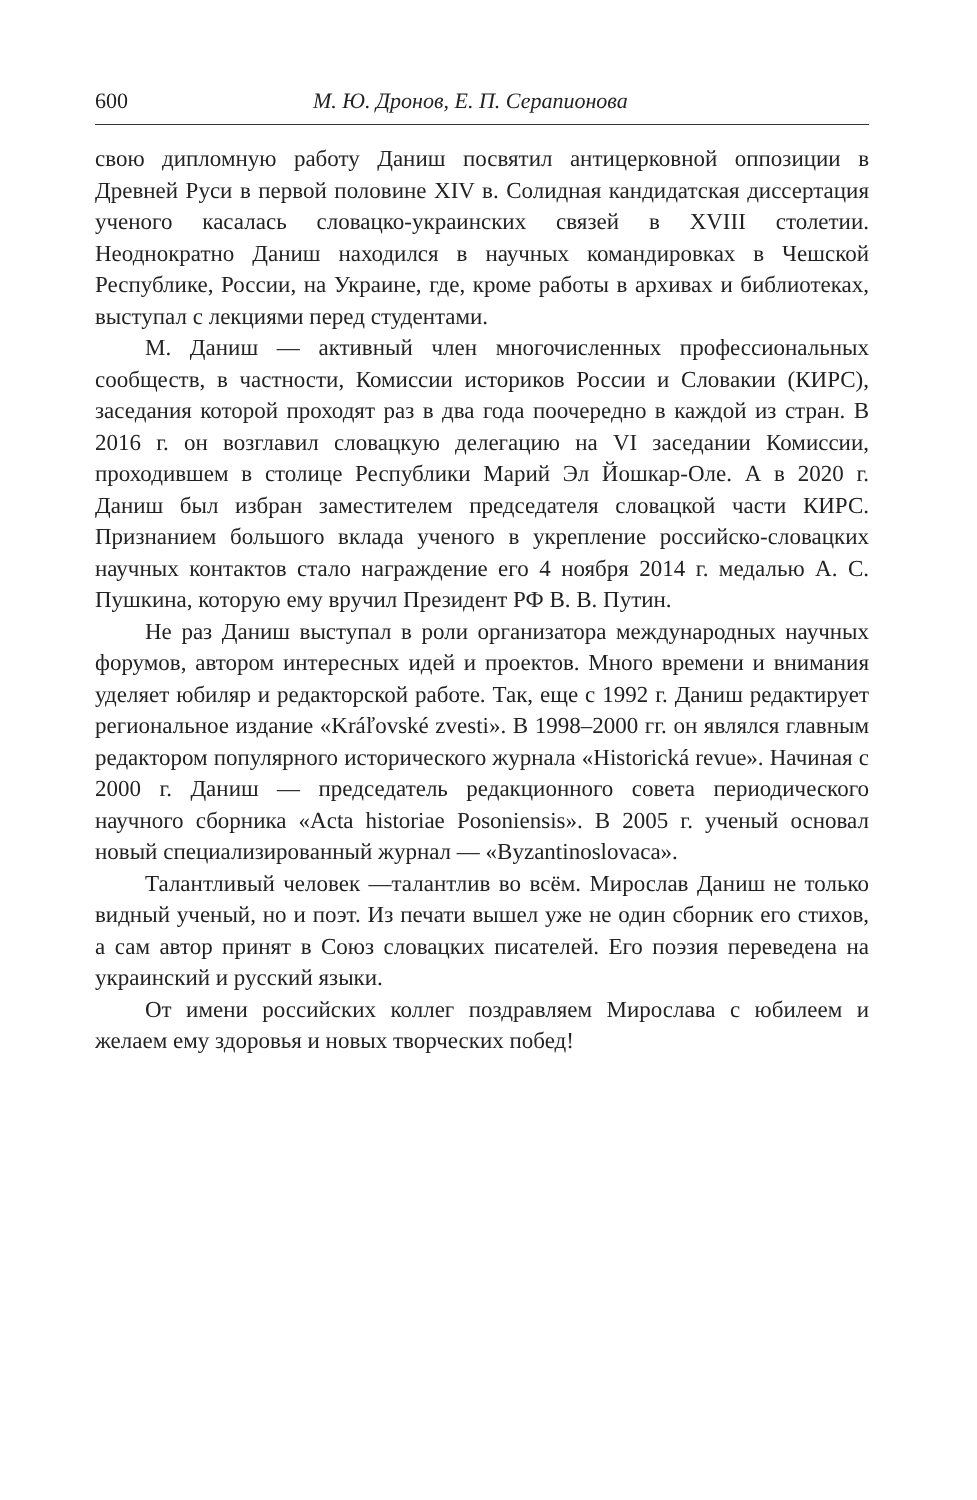600 М. Ю. Дронов, Е. П. Серапионова
свою дипломную работу Даниш посвятил антицерковной оппозиции в Древней Руси в первой половине XIV в. Солидная кандидатская диссертация ученого касалась словацко-украинских связей в XVIII столетии. Неоднократно Даниш находился в научных командировках в Чешской Республике, России, на Украине, где, кроме работы в архивах и библиотеках, выступал с лекциями перед студентами.
М. Даниш — активный член многочисленных профессиональных сообществ, в частности, Комиссии историков России и Словакии (КИРС), заседания которой проходят раз в два года поочередно в каждой из стран. В 2016 г. он возглавил словацкую делегацию на VI заседании Комиссии, проходившем в столице Республики Марий Эл Йошкар-Оле. А в 2020 г. Даниш был избран заместителем председателя словацкой части КИРС. Признанием большого вклада ученого в укрепление российско-словацких научных контактов стало награждение его 4 ноября 2014 г. медалью А. С. Пушкина, которую ему вручил Президент РФ В. В. Путин.
Не раз Даниш выступал в роли организатора международных научных форумов, автором интересных идей и проектов. Много времени и внимания уделяет юбиляр и редакторской работе. Так, еще с 1992 г. Даниш редактирует региональное издание «Kráľovské zvesti». В 1998–2000 гг. он являлся главным редактором популярного исторического журнала «Historická revue». Начиная с 2000 г. Даниш — председатель редакционного совета периодического научного сборника «Acta historiae Posoniensis». В 2005 г. ученый основал новый специализированный журнал — «Byzantinoslovaca».
Талантливый человек —талантлив во всём. Мирослав Даниш не только видный ученый, но и поэт. Из печати вышел уже не один сборник его стихов, а сам автор принят в Союз словацких писателей. Его поэзия переведена на украинский и русский языки.
От имени российских коллег поздравляем Мирослава с юбилеем и желаем ему здоровья и новых творческих побед!